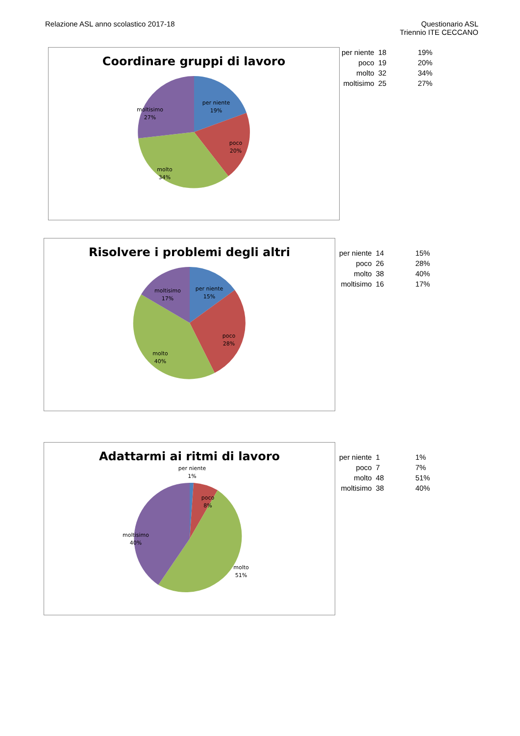Relazione ASL anno scolastico 2017-18
Questionario ASL
Triennio ITE CECCANO
Coordinare gruppi di lavoro
per niente
19%
poco
20%
molto
34%
moltisimo
27%
| per niente | 18 | 19% |
| poco | 19 | 20% |
| molto | 32 | 34% |
| moltisimo | 25 | 27% |
Risolvere i problemi degli altri
per niente
15%
poco
28%
molto
40%
moltisimo
17%
| per niente | 14 | 15% |
| poco | 26 | 28% |
| molto | 38 | 40% |
| moltisimo | 16 | 17% |
Adattarmi ai ritmi di lavoro
per niente
1%
poco
8%
molto
51%
moltisimo
40%
| per niente | 1 | 1% |
| poco | 7 | 7% |
| molto | 48 | 51% |
| moltisimo | 38 | 40% |